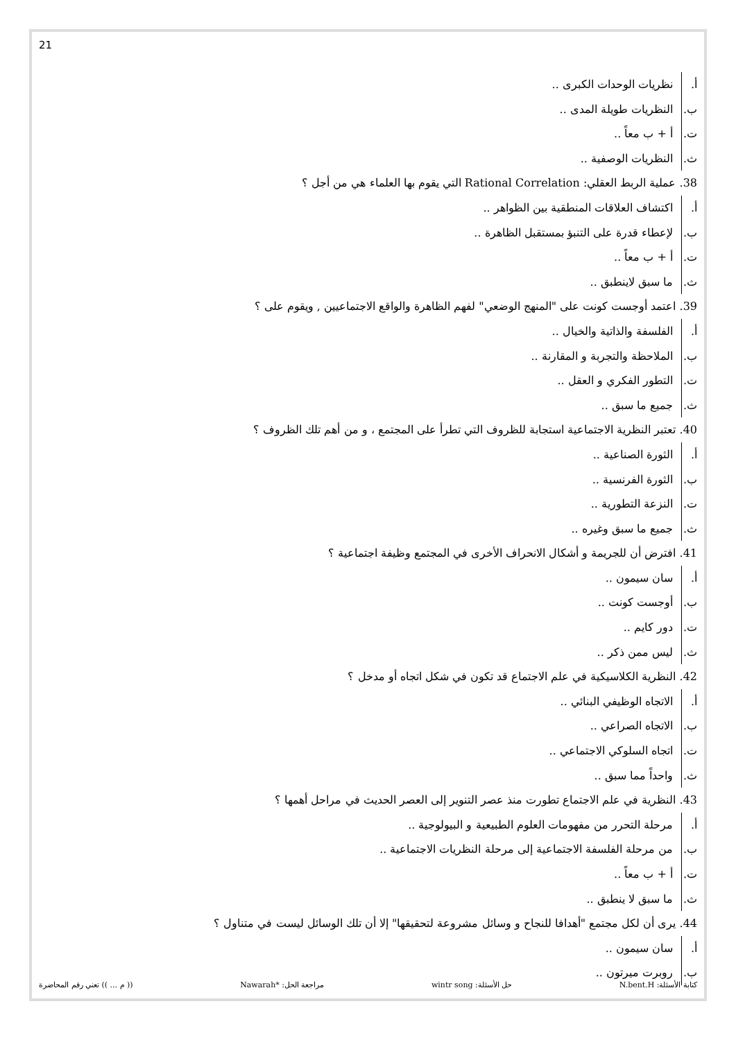21
أ. نظريات الوحدات الكبرى ..
ب. النظريات طويلة المدى ..
ت. أ + ب معاً ..
ث. النظريات الوصفية ..
38. عملية الربط العقلي: Rational Correlation التي يقوم بها العلماء هي من أجل ؟
أ. اكتشاف العلاقات المنطقية بين الظواهر ..
ب. لإعطاء قدرة على التنبؤ بمستقبل الظاهرة ..
ت. أ + ب معاً ..
ث. ما سبق لاينطبق ..
39. اعتمد أوجست كونت على "المنهج الوضعي" لفهم الظاهرة والواقع الاجتماعيين , ويقوم على ؟
أ. الفلسفة والذاتية والخيال ..
ب. الملاحظة والتجربة و المقارنة ..
ت. التطور الفكري و العقل ..
ث. جميع ما سبق ..
40. تعتبر النظرية الاجتماعية استجابة للظروف التي تطرأ على المجتمع ، و من أهم تلك الظروف ؟
أ. الثورة الصناعية ..
ب. الثورة الفرنسية ..
ت. النزعة التطورية ..
ث. جميع ما سبق وغيره ..
41. افترض أن للجريمة و أشكال الانحراف الأخرى في المجتمع وظيفة اجتماعية ؟
أ. سان سيمون ..
ب. أوجست كونت ..
ت. دور كايم ..
ث. ليس ممن ذكر ..
42. النظرية الكلاسيكية في علم الاجتماع قد تكون في شكل اتجاه أو مدخل ؟
أ. الاتجاه الوظيفي البنائي ..
ب. الاتجاه الصراعي ..
ت. اتجاه السلوكي الاجتماعي ..
ث. واحداً مما سبق ..
43. النظرية في علم الاجتماع تطورت منذ عصر التنوير إلى العصر الحديث في مراحل أهمها ؟
أ. مرحلة التحرر من مفهومات العلوم الطبيعية و البيولوجية ..
ب. من مرحلة الفلسفة الاجتماعية إلى مرحلة النظريات الاجتماعية ..
ت. أ + ب معاً ..
ث. ما سبق لا ينطبق ..
44. يرى أن لكل مجتمع "أهدافا للنجاح و وسائل مشروعة لتحقيقها" إلا أن تلك الوسائل ليست في متناول ؟
أ. سان سيمون ..
ب. روبرت ميرتون ..
كتابة الأسئلة: N.bent.H حل الأسئلة: wintr song مراجعة الحل: *Nawarah (( م ... )) تعني رقم المحاضرة